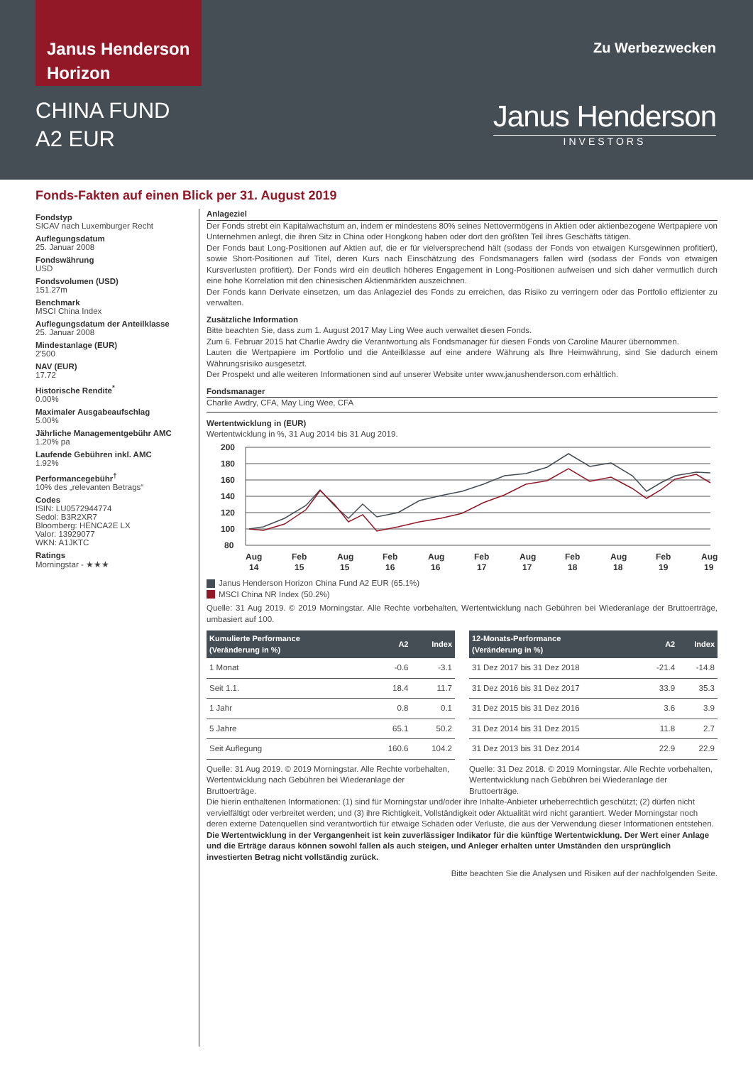Janus Henderson
Horizon
CHINA FUND
A2 EUR
Zu Werbezwecken
Janus Henderson
INVESTORS
Fonds-Fakten auf einen Blick per 31. August 2019
Fondstyp
SICAV nach Luxemburger Recht
Auflegungsdatum
25. Januar 2008
Fondswährung
USD
Fondsvolumen (USD)
151.27m
Benchmark
MSCI China Index
Auflegungsdatum der Anteilklasse
25. Januar 2008
Mindestanlage (EUR)
2'500
NAV (EUR)
17.72
Historische Rendite<sup>*</sup>
0.00%
Maximaler Ausgabeaufschlag
5.00%
Jährliche Managementgebühr AMC
1.20% pa
Laufende Gebühren inkl. AMC
1.92%
Performancegebühr<sup>†</sup>
10% des „relevanten Betrags“
Codes
ISIN: LU0572944774
Sedol: B3R2XR7
Bloomberg: HENCA2E LX
Valor: 13929077
WKN: A1JKTC
Ratings
Morningstar - ★★★
Anlageziel
Der Fonds strebt ein Kapitalwachstum an, indem er mindestens 80% seines Nettovermögens in Aktien oder aktienbezogene Wertpapiere von Unternehmen anlegt, die ihren Sitz in China oder Hongkong haben oder dort den größten Teil ihres Geschäfts tätigen.
Der Fonds baut Long-Positionen auf Aktien auf, die er für vielversprechend hält (sodass der Fonds von etwaigen Kursgewinnen profitiert), sowie Short-Positionen auf Titel, deren Kurs nach Einschätzung des Fondsmanagers fallen wird (sodass der Fonds von etwaigen Kursverlusten profitiert). Der Fonds wird ein deutlich höheres Engagement in Long-Positionen aufweisen und sich daher vermutlich durch eine hohe Korrelation mit den chinesischen Aktienmärkten auszeichnen.
Der Fonds kann Derivate einsetzen, um das Anlageziel des Fonds zu erreichen, das Risiko zu verringern oder das Portfolio effizienter zu verwalten.
Zusätzliche Information
Bitte beachten Sie, dass zum 1. August 2017 May Ling Wee auch verwaltet diesen Fonds.
Zum 6. Februar 2015 hat Charlie Awdry die Verantwortung als Fondsmanager für diesen Fonds von Caroline Maurer übernommen.
Lauten die Wertpapiere im Portfolio und die Anteilklasse auf eine andere Währung als Ihre Heimwährung, sind Sie dadurch einem Währungsrisiko ausgesetzt.
Der Prospekt und alle weiteren Informationen sind auf unserer Website unter www.janushenderson.com erhältlich.
Fondsmanager
Charlie Awdry, CFA, May Ling Wee, CFA
Wertentwicklung in (EUR)
Wertentwicklung in %, 31 Aug 2014 bis 31 Aug 2019.
200
180
160
140
120
100
80
Aug
14
Feb
15
Aug
15
Feb
16
Aug
16
Feb
17
Aug
17
Feb
18
Aug
18
Feb
19
Aug
19
Janus Henderson Horizon China Fund A2 EUR (65.1%)
MSCI China NR Index (50.2%)
Quelle: 31 Aug 2019. © 2019 Morningstar. Alle Rechte vorbehalten, Wertentwicklung nach Gebühren bei Wiederanlage der Bruttoerträge, umbasiert auf 100.
| Kumulierte Performance (Veränderung in %) | A2 | Index |
| --- | --- | --- |
| 1 Monat | -0.6 | -3.1 |
| Seit 1.1. | 18.4 | 11.7 |
| 1 Jahr | 0.8 | 0.1 |
| 5 Jahre | 65.1 | 50.2 |
| Seit Auflegung | 160.6 | 104.2 |
Quelle: 31 Aug 2019. © 2019 Morningstar. Alle Rechte vorbehalten, Wertentwicklung nach Gebühren bei Wiederanlage der Bruttoerträge.
| 12-Monats-Performance (Veränderung in %) | A2 | Index |
| --- | --- | --- |
| 31 Dez 2017 bis 31 Dez 2018 | -21.4 | -14.8 |
| 31 Dez 2016 bis 31 Dez 2017 | 33.9 | 35.3 |
| 31 Dez 2015 bis 31 Dez 2016 | 3.6 | 3.9 |
| 31 Dez 2014 bis 31 Dez 2015 | 11.8 | 2.7 |
| 31 Dez 2013 bis 31 Dez 2014 | 22.9 | 22.9 |
Quelle: 31 Dez 2018. © 2019 Morningstar. Alle Rechte vorbehalten, Wertentwicklung nach Gebühren bei Wiederanlage der Bruttoerträge.
Die hierin enthaltenen Informationen: (1) sind für Morningstar und/oder ihre Inhalte-Anbieter urheberrechtlich geschützt; (2) dürfen nicht vervielfältigt oder verbreitet werden; und (3) ihre Richtigkeit, Vollständigkeit oder Aktualität wird nicht garantiert. Weder Morningstar noch deren externe Datenquellen sind verantwortlich für etwaige Schäden oder Verluste, die aus der Verwendung dieser Informationen entstehen.
Die Wertentwicklung in der Vergangenheit ist kein zuverlässiger Indikator für die künftige Wertentwicklung. Der Wert einer Anlage und die Erträge daraus können sowohl fallen als auch steigen, und Anleger erhalten unter Umständen den ursprünglich investierten Betrag nicht vollständig zurück.
Bitte beachten Sie die Analysen und Risiken auf der nachfolgenden Seite.